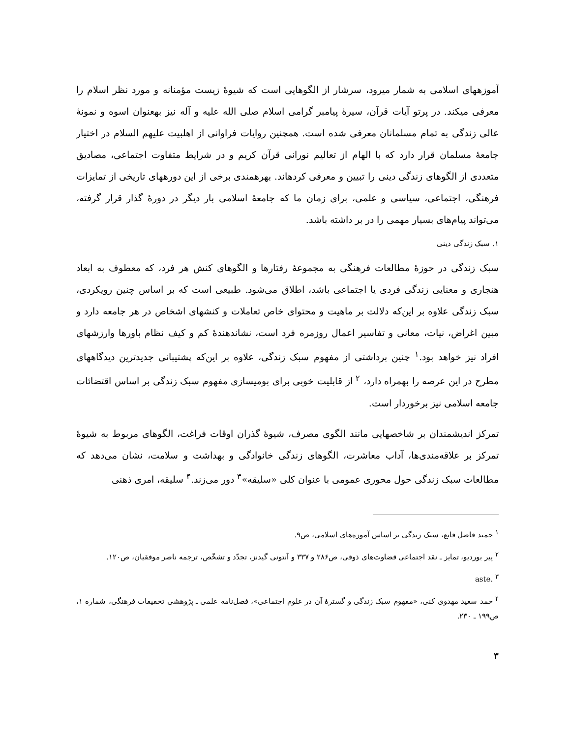آموزههای اسلامی به شمار میرود، سرشار از الگوهایی است که شیوهٔ زیست مؤمنانه و مورد نظر اسلام را معرفی میکند. در پرتو آیات قرآن، سیرهٔ پیامبر گرامی اسلام صلی الله علیه و آله نیز بهعنوان اسوه و نمونهٔ عالی زندگی به تمام مسلمانان معرفی شده است. همچنین روایات فراوانی از اهلبیت علیهم السلام در اختیار جامعهٔ مسلمان قرار دارد که با الهام از تعالیم نورانی قرآن کریم و در شرایط متفاوت اجتماعی، مصادیق متعددی از الگوهای زندگی دینی را تبیین و معرفی کردهاند. بهرهمندی برخی از این دورههای تاریخی از تمایزات فرهنگی، اجتماعی، سیاسی و علمی، برای زمان ما که جامعهٔ اسلامی بار دیگر در دورهٔ گذار قرار گرفته، می‌تواند پیام‌های بسیار مهمی را در بر داشته باشد.
۱. سبک زندگی دینی
سبک زندگی در حوزهٔ مطالعات فرهنگی به مجموعهٔ رفتارها و الگوهای کنش هر فرد، که معطوف به ابعاد هنجاری و معنایی زندگی فردی یا اجتماعی باشد، اطلاق می‌شود. طبیعی است که بر اساس چنین رویکردی، سبک زندگی علاوه بر این‌که دلالت بر ماهیت و محتوای خاص تعاملات و کنشهای اشخاص در هر جامعه دارد و مبین اغراض، نیات، معانی و تفاسیر اعمال روزمره فرد است، نشاندهندهٔ کم و کیف نظام باورها وارزشهای افراد نیز خواهد بود.<sup>۱</sup> چنین برداشتی از مفهوم سبک زندگی، علاوه بر این‌که پشتیبانی جدیدترین دیدگاههای مطرح در این عرصه را بهمراه دارد، <sup>۲</sup> از قابلیت خوبی برای بومیسازی مفهوم سبک زندگی بر اساس اقتضائات جامعه اسلامی نیز برخوردار است.
تمرکز اندیشمندان بر شاخصهایی مانند الگوی مصرف، شیوهٔ گذران اوقات فراغت، الگوهای مربوط به شیوهٔ تمرکز بر علاقه‌مندی‌ها، آداب معاشرت، الگوهای زندگی خانوادگی و بهداشت و سلامت، نشان می‌دهد که مطالعات سبک زندگی حول محوری عمومی با عنوان کلی «سلیقه»<sup>۳</sup> دور می‌زند.<sup>۴</sup> سلیقه، امری ذهنی
<sup>۱</sup> حمید فاضل قانع، سبک زندگی بر اساس آموزه‌های اسلامی، ص۹.
<sup>۲</sup> پیر بوردیو، تمایز ـ نقد اجتماعی قضاوت‌های ذوقی، ص۲۸۶ و ۳۳۷ و آنتونی گیدنز، تجدّد و تشخّص، ترجمه ناصر موفقیان، ص۱۲۰.
<sup>۳</sup> aste.
<sup>۴</sup> حمد سعید مهدوی کنی، «مفهوم سبک زندگی و گسترهٔ آن در علوم اجتماعی»، فصل‌نامه علمی ـ پژوهشی تحقیقات فرهنگی، شماره ۱، ص۱۹۹ ـ ۲۳۰.
۳